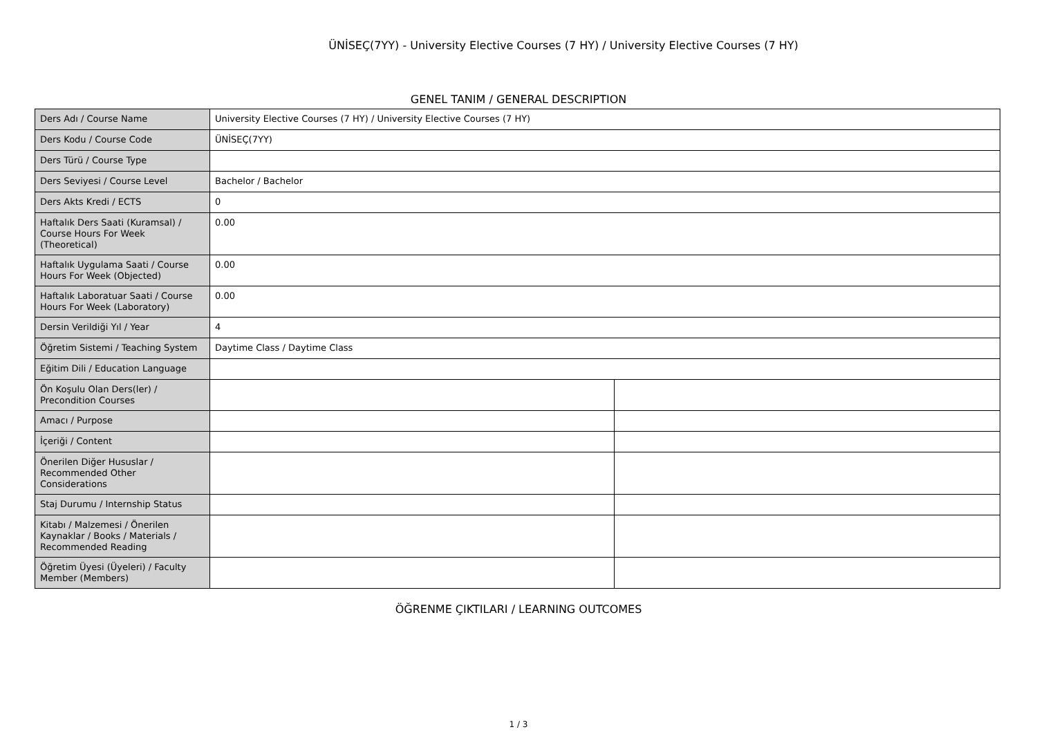ÜNİSEÇ(7YY) - University Elective Courses (7 HY) / University Elective Courses (7 HY)
GENEL TANIM / GENERAL DESCRIPTION
| Ders Adı / Course Name | University Elective Courses (7 HY) / University Elective Courses (7 HY) | |
| Ders Kodu / Course Code | ÜNİSEÇ(7YY) | |
| Ders Türü / Course Type | | |
| Ders Seviyesi / Course Level | Bachelor / Bachelor | |
| Ders Akts Kredi / ECTS | 0 | |
| Haftalık Ders Saati (Kuramsal) / Course Hours For Week (Theoretical) | 0.00 | |
| Haftalık Uygulama Saati / Course Hours For Week (Objected) | 0.00 | |
| Haftalık Laboratuar Saati / Course Hours For Week (Laboratory) | 0.00 | |
| Dersin Verildiği Yıl / Year | 4 | |
| Öğretim Sistemi / Teaching System | Daytime Class / Daytime Class | |
| Eğitim Dili / Education Language | | |
| Ön Koşulu Olan Ders(ler) / Precondition Courses | | |
| Amacı / Purpose | | |
| İçeriği / Content | | |
| Önerilen Diğer Hususlar / Recommended Other Considerations | | |
| Staj Durumu / Internship Status | | |
| Kitabı / Malzemesi / Önerilen Kaynaklar / Books / Materials / Recommended Reading | | |
| Öğretim Üyesi (Üyeleri) / Faculty Member (Members) | | |
ÖĞRENME ÇIKTILARI / LEARNING OUTCOMES
1 / 3